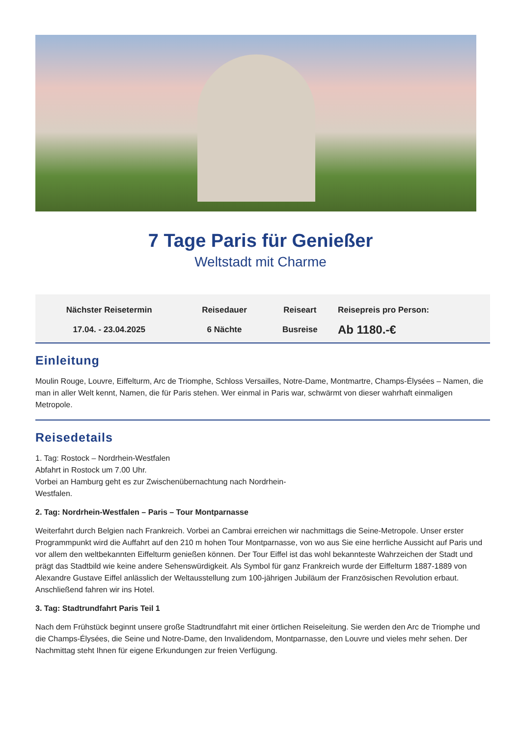7 Tage Paris für Genießer
Weltstadt mit Charme
| Nächster Reisetermin | Reisedauer | Reiseart | Reisepreis pro Person: |
| --- | --- | --- | --- |
| 17.04. - 23.04.2025 | 6 Nächte | Busreise | Ab 1180.-€ |
Einleitung
Moulin Rouge, Louvre, Eiffelturm, Arc de Triomphe, Schloss Versailles, Notre-Dame, Montmartre, Champs-Élysées – Namen, die man in aller Welt kennt, Namen, die für Paris stehen. Wer einmal in Paris war, schwärmt von dieser wahrhaft einmaligen Metropole.
Reisedetails
1. Tag: Rostock – Nordrhein-Westfalen
Abfahrt in Rostock um 7.00 Uhr.
Vorbei an Hamburg geht es zur Zwischenübernachtung nach Nordrhein-
Westfalen.
2. Tag: Nordrhein-Westfalen – Paris – Tour Montparnasse
Weiterfahrt durch Belgien nach Frankreich. Vorbei an Cambrai erreichen wir nachmittags die Seine-Metropole. Unser erster Programmpunkt wird die Auffahrt auf den 210 m hohen Tour Montparnasse, von wo aus Sie eine herrliche Aussicht auf Paris und vor allem den weltbekannten Eiffelturm genießen können. Der Tour Eiffel ist das wohl bekannteste Wahrzeichen der Stadt und prägt das Stadtbild wie keine andere Sehenswürdigkeit. Als Symbol für ganz Frankreich wurde der Eiffelturm 1887-1889 von Alexandre Gustave Eiffel anlässlich der Weltausstellung zum 100-jährigen Jubiläum der Französischen Revolution erbaut. Anschließend fahren wir ins Hotel.
3. Tag: Stadtrundfahrt Paris Teil 1
Nach dem Frühstück beginnt unsere große Stadtrundfahrt mit einer örtlichen Reiseleitung. Sie werden den Arc de Triomphe und die Champs-Élysées, die Seine und Notre-Dame, den Invalidendom, Montparnasse, den Louvre und vieles mehr sehen. Der Nachmittag steht Ihnen für eigene Erkundungen zur freien Verfügung.